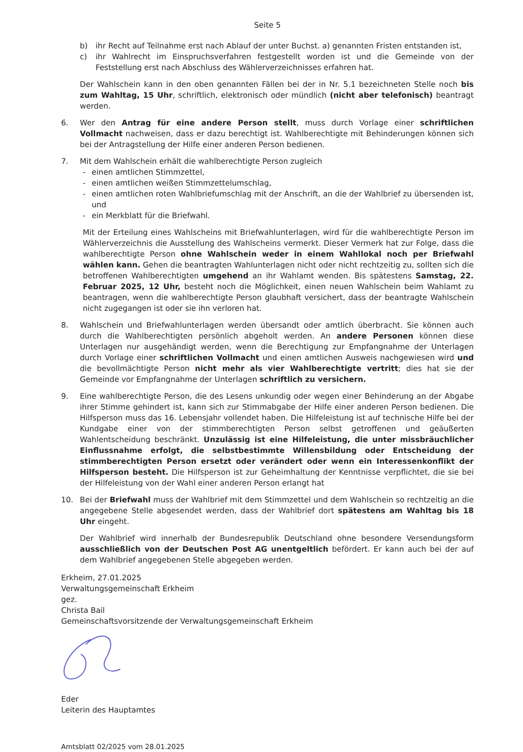Seite 5
b) ihr Recht auf Teilnahme erst nach Ablauf der unter Buchst. a) genannten Fristen entstanden ist,
c) ihr Wahlrecht im Einspruchsverfahren festgestellt worden ist und die Gemeinde von der Feststellung erst nach Abschluss des Wählerverzeichnisses erfahren hat.
Der Wahlschein kann in den oben genannten Fällen bei der in Nr. 5.1 bezeichneten Stelle noch bis zum Wahltag, 15 Uhr, schriftlich, elektronisch oder mündlich (nicht aber telefonisch) beantragt werden.
6. Wer den Antrag für eine andere Person stellt, muss durch Vorlage einer schriftlichen Vollmacht nachweisen, dass er dazu berechtigt ist. Wahlberechtigte mit Behinderungen können sich bei der Antragstellung der Hilfe einer anderen Person bedienen.
7. Mit dem Wahlschein erhält die wahlberechtigte Person zugleich
- einen amtlichen Stimmzettel,
- einen amtlichen weißen Stimmzettelumschlag,
- einen amtlichen roten Wahlbriefumschlag mit der Anschrift, an die der Wahlbrief zu übersenden ist, und
- ein Merkblatt für die Briefwahl.
Mit der Erteilung eines Wahlscheins mit Briefwahlunterlagen, wird für die wahlberechtigte Person im Wählerverzeichnis die Ausstellung des Wahlscheins vermerkt. Dieser Vermerk hat zur Folge, dass die wahlberechtigte Person ohne Wahlschein weder in einem Wahllokal noch per Briefwahl wählen kann. Gehen die beantragten Wahlunterlagen nicht oder nicht rechtzeitig zu, sollten sich die betroffenen Wahlberechtigten umgehend an ihr Wahlamt wenden. Bis spätestens Samstag, 22. Februar 2025, 12 Uhr, besteht noch die Möglichkeit, einen neuen Wahlschein beim Wahlamt zu beantragen, wenn die wahlberechtigte Person glaubhaft versichert, dass der beantragte Wahlschein nicht zugegangen ist oder sie ihn verloren hat.
8. Wahlschein und Briefwahlunterlagen werden übersandt oder amtlich überbracht. Sie können auch durch die Wahlberechtigten persönlich abgeholt werden. An andere Personen können diese Unterlagen nur ausgehändigt werden, wenn die Berechtigung zur Empfangnahme der Unterlagen durch Vorlage einer schriftlichen Vollmacht und einen amtlichen Ausweis nachgewiesen wird und die bevollmächtigte Person nicht mehr als vier Wahlberechtigte vertritt; dies hat sie der Gemeinde vor Empfangnahme der Unterlagen schriftlich zu versichern.
9. Eine wahlberechtigte Person, die des Lesens unkundig oder wegen einer Behinderung an der Abgabe ihrer Stimme gehindert ist, kann sich zur Stimmabgabe der Hilfe einer anderen Person bedienen. Die Hilfsperson muss das 16. Lebensjahr vollendet haben. Die Hilfeleistung ist auf technische Hilfe bei der Kundgabe einer von der stimmberechtigten Person selbst getroffenen und geäußerten Wahlentscheidung beschränkt. Unzulässig ist eine Hilfeleistung, die unter missbräuchlicher Einflussnahme erfolgt, die selbstbestimmte Willensbildung oder Entscheidung der stimmberechtigten Person ersetzt oder verändert oder wenn ein Interessenkonflikt der Hilfsperson besteht. Die Hilfsperson ist zur Geheimhaltung der Kenntnisse verpflichtet, die sie bei der Hilfeleistung von der Wahl einer anderen Person erlangt hat
10. Bei der Briefwahl muss der Wahlbrief mit dem Stimmzettel und dem Wahlschein so rechtzeitig an die angegebene Stelle abgesendet werden, dass der Wahlbrief dort spätestens am Wahltag bis 18 Uhr eingeht.
Der Wahlbrief wird innerhalb der Bundesrepublik Deutschland ohne besondere Versendungsform ausschließlich von der Deutschen Post AG unentgeltlich befördert. Er kann auch bei der auf dem Wahlbrief angegebenen Stelle abgegeben werden.
Erkheim, 27.01.2025
Verwaltungsgemeinschaft Erkheim
gez.
Christa Bail
Gemeinschaftsvorsitzende der Verwaltungsgemeinschaft Erkheim
Eder
Leiterin des Hauptamtes
Amtsblatt 02/2025 vom 28.01.2025